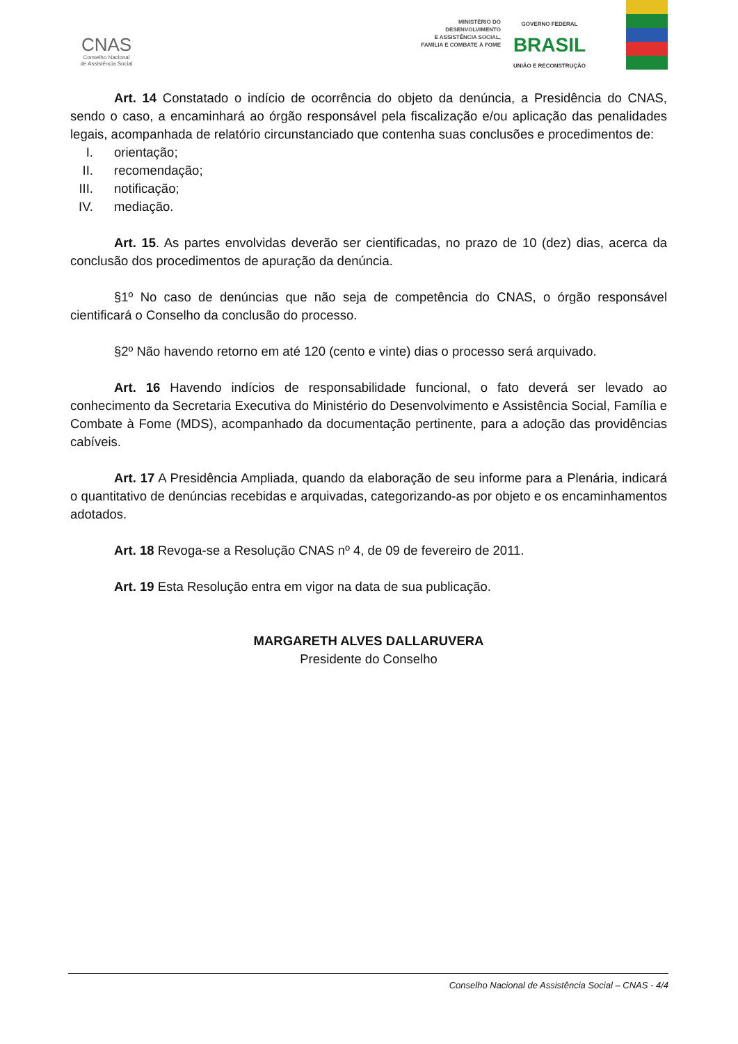CNAS
Conselho Nacional
de Assistência Social
MINISTÉRIO DO
DESENVOLVIMENTO
E ASSISTÊNCIA SOCIAL,
FAMÍLIA E COMBATE À FOME
GOVERNO FEDERAL
BRASIL
UNIÃO E RECONSTRUÇÃO
Art. 14 Constatado o indício de ocorrência do objeto da denúncia, a Presidência do CNAS, sendo o caso, a encaminhará ao órgão responsável pela fiscalização e/ou aplicação das penalidades legais, acompanhada de relatório circunstanciado que contenha suas conclusões e procedimentos de:
I. orientação;
II. recomendação;
III. notificação;
IV. mediação.
Art. 15. As partes envolvidas deverão ser cientificadas, no prazo de 10 (dez) dias, acerca da conclusão dos procedimentos de apuração da denúncia.
§1º No caso de denúncias que não seja de competência do CNAS, o órgão responsável cientificará o Conselho da conclusão do processo.
§2º Não havendo retorno em até 120 (cento e vinte) dias o processo será arquivado.
Art. 16 Havendo indícios de responsabilidade funcional, o fato deverá ser levado ao conhecimento da Secretaria Executiva do Ministério do Desenvolvimento e Assistência Social, Família e Combate à Fome (MDS), acompanhado da documentação pertinente, para a adoção das providências cabíveis.
Art. 17 A Presidência Ampliada, quando da elaboração de seu informe para a Plenária, indicará o quantitativo de denúncias recebidas e arquivadas, categorizando-as por objeto e os encaminhamentos adotados.
Art. 18 Revoga-se a Resolução CNAS nº 4, de 09 de fevereiro de 2011.
Art. 19 Esta Resolução entra em vigor na data de sua publicação.
MARGARETH ALVES DALLARUVERA
Presidente do Conselho
Conselho Nacional de Assistência Social – CNAS - 4/4